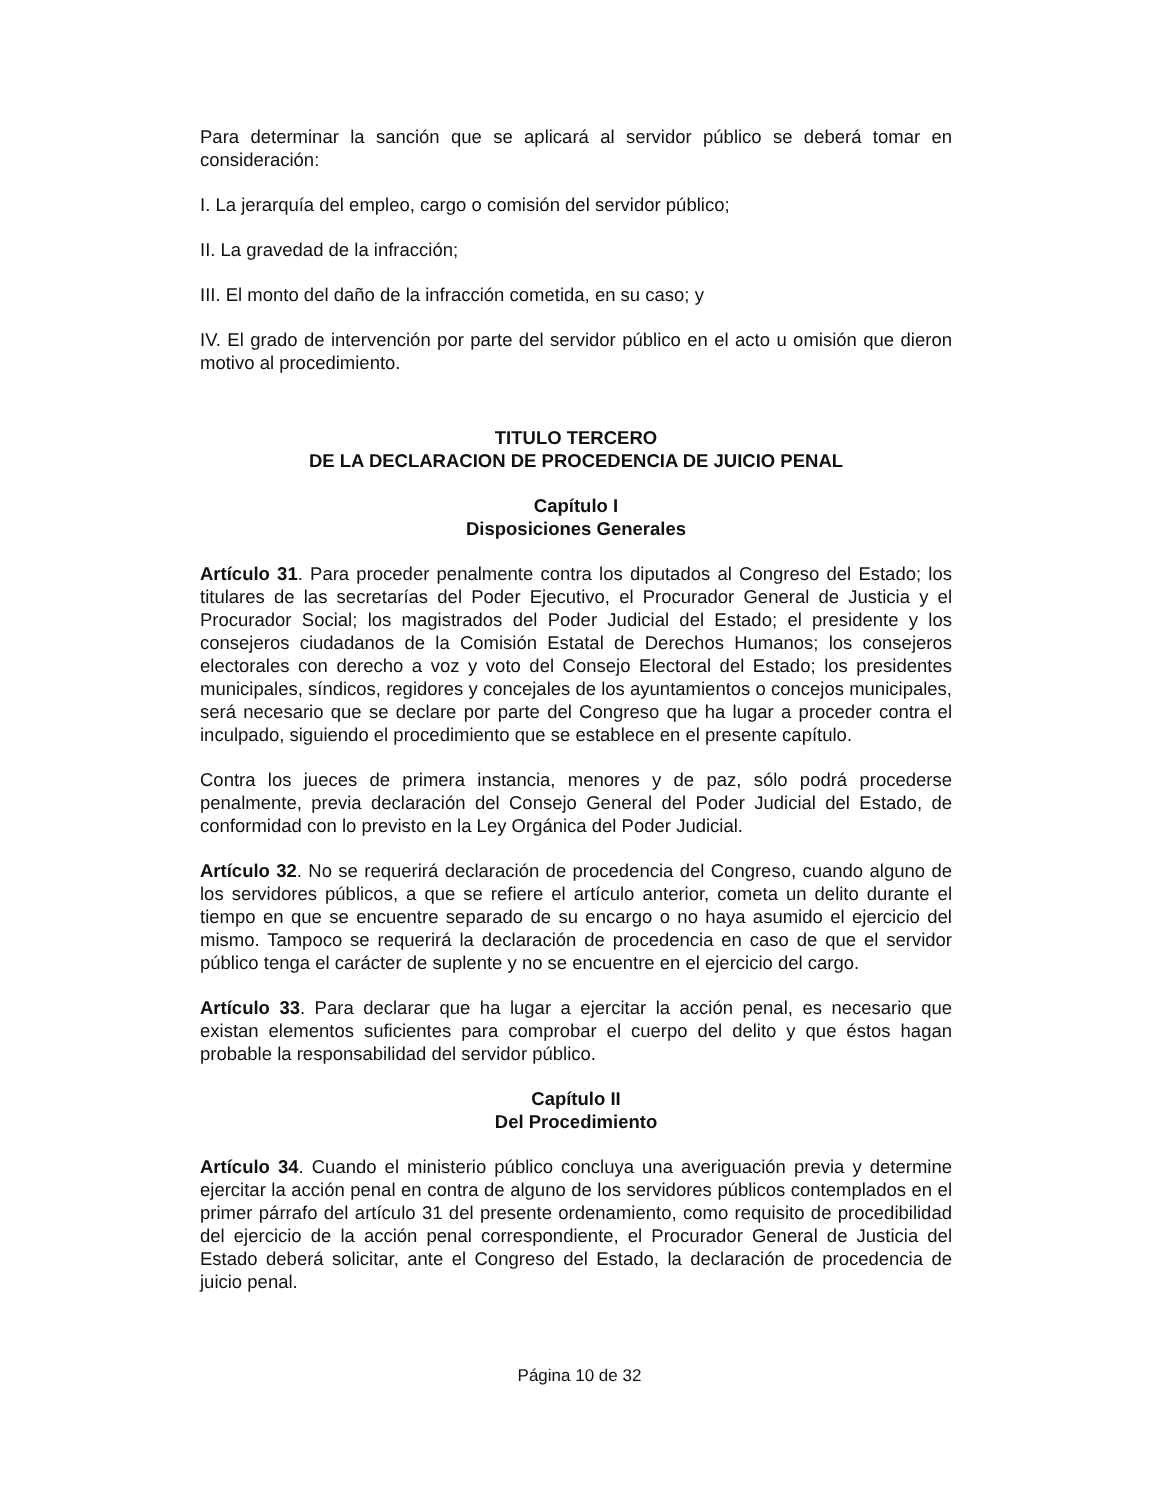Para determinar la sanción que se aplicará al servidor público se deberá tomar en consideración:
I. La jerarquía del empleo, cargo o comisión del servidor público;
II. La gravedad de la infracción;
III. El monto del daño de la infracción cometida, en su caso; y
IV. El grado de intervención por parte del servidor público en el acto u omisión que dieron motivo al procedimiento.
TITULO TERCERO
DE LA DECLARACION DE PROCEDENCIA DE JUICIO PENAL
Capítulo I
Disposiciones Generales
Artículo 31. Para proceder penalmente contra los diputados al Congreso del Estado; los titulares de las secretarías del Poder Ejecutivo, el Procurador General de Justicia y el Procurador Social; los magistrados del Poder Judicial del Estado; el presidente y los consejeros ciudadanos de la Comisión Estatal de Derechos Humanos; los consejeros electorales con derecho a voz y voto del Consejo Electoral del Estado; los presidentes municipales, síndicos, regidores y concejales de los ayuntamientos o concejos municipales, será necesario que se declare por parte del Congreso que ha lugar a proceder contra el inculpado, siguiendo el procedimiento que se establece en el presente capítulo.
Contra los jueces de primera instancia, menores y de paz, sólo podrá procederse penalmente, previa declaración del Consejo General del Poder Judicial del Estado, de conformidad con lo previsto en la Ley Orgánica del Poder Judicial.
Artículo 32. No se requerirá declaración de procedencia del Congreso, cuando alguno de los servidores públicos, a que se refiere el artículo anterior, cometa un delito durante el tiempo en que se encuentre separado de su encargo o no haya asumido el ejercicio del mismo. Tampoco se requerirá la declaración de procedencia en caso de que el servidor público tenga el carácter de suplente y no se encuentre en el ejercicio del cargo.
Artículo 33. Para declarar que ha lugar a ejercitar la acción penal, es necesario que existan elementos suficientes para comprobar el cuerpo del delito y que éstos hagan probable la responsabilidad del servidor público.
Capítulo II
Del Procedimiento
Artículo 34. Cuando el ministerio público concluya una averiguación previa y determine ejercitar la acción penal en contra de alguno de los servidores públicos contemplados en el primer párrafo del artículo 31 del presente ordenamiento, como requisito de procedibilidad del ejercicio de la acción penal correspondiente, el Procurador General de Justicia del Estado deberá solicitar, ante el Congreso del Estado, la declaración de procedencia de juicio penal.
Página 10 de 32